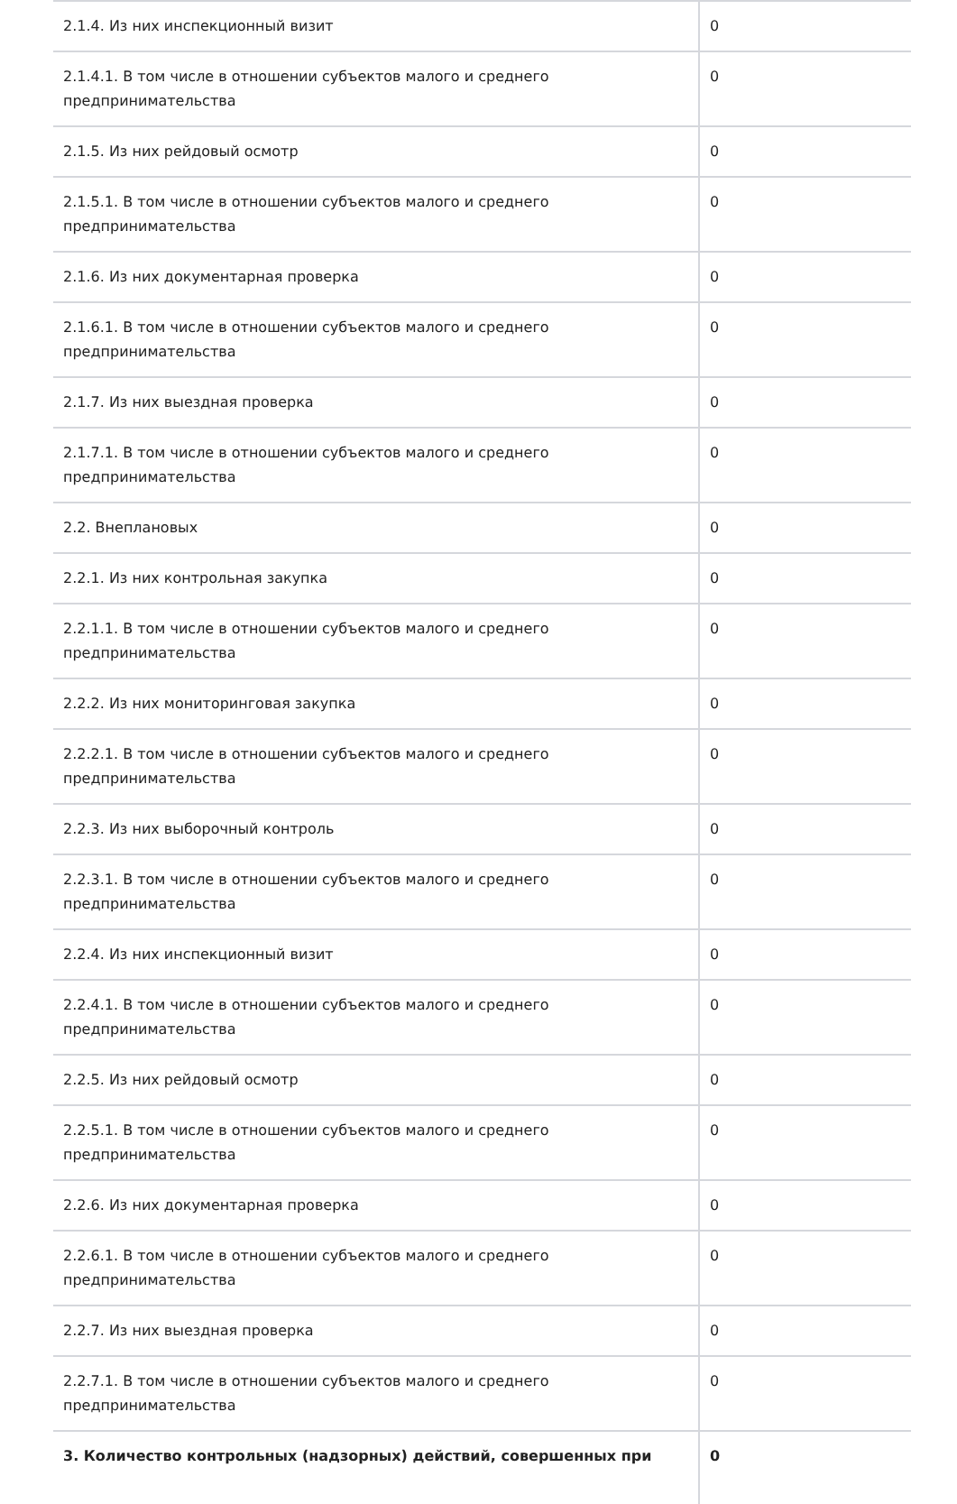| 2.1.4. Из них инспекционный визит | 0 |
| 2.1.4.1. В том числе в отношении субъектов малого и среднего предпринимательства | 0 |
| 2.1.5. Из них рейдовый осмотр | 0 |
| 2.1.5.1. В том числе в отношении субъектов малого и среднего предпринимательства | 0 |
| 2.1.6. Из них документарная проверка | 0 |
| 2.1.6.1. В том числе в отношении субъектов малого и среднего предпринимательства | 0 |
| 2.1.7. Из них выездная проверка | 0 |
| 2.1.7.1. В том числе в отношении субъектов малого и среднего предпринимательства | 0 |
| 2.2. Внеплановых | 0 |
| 2.2.1. Из них контрольная закупка | 0 |
| 2.2.1.1. В том числе в отношении субъектов малого и среднего предпринимательства | 0 |
| 2.2.2. Из них мониторинговая закупка | 0 |
| 2.2.2.1. В том числе в отношении субъектов малого и среднего предпринимательства | 0 |
| 2.2.3. Из них выборочный контроль | 0 |
| 2.2.3.1. В том числе в отношении субъектов малого и среднего предпринимательства | 0 |
| 2.2.4. Из них инспекционный визит | 0 |
| 2.2.4.1. В том числе в отношении субъектов малого и среднего предпринимательства | 0 |
| 2.2.5. Из них рейдовый осмотр | 0 |
| 2.2.5.1. В том числе в отношении субъектов малого и среднего предпринимательства | 0 |
| 2.2.6. Из них документарная проверка | 0 |
| 2.2.6.1. В том числе в отношении субъектов малого и среднего предпринимательства | 0 |
| 2.2.7. Из них выездная проверка | 0 |
| 2.2.7.1. В том числе в отношении субъектов малого и среднего предпринимательства | 0 |
| 3. Количество контрольных (надзорных) действий, совершенных при | 0 |